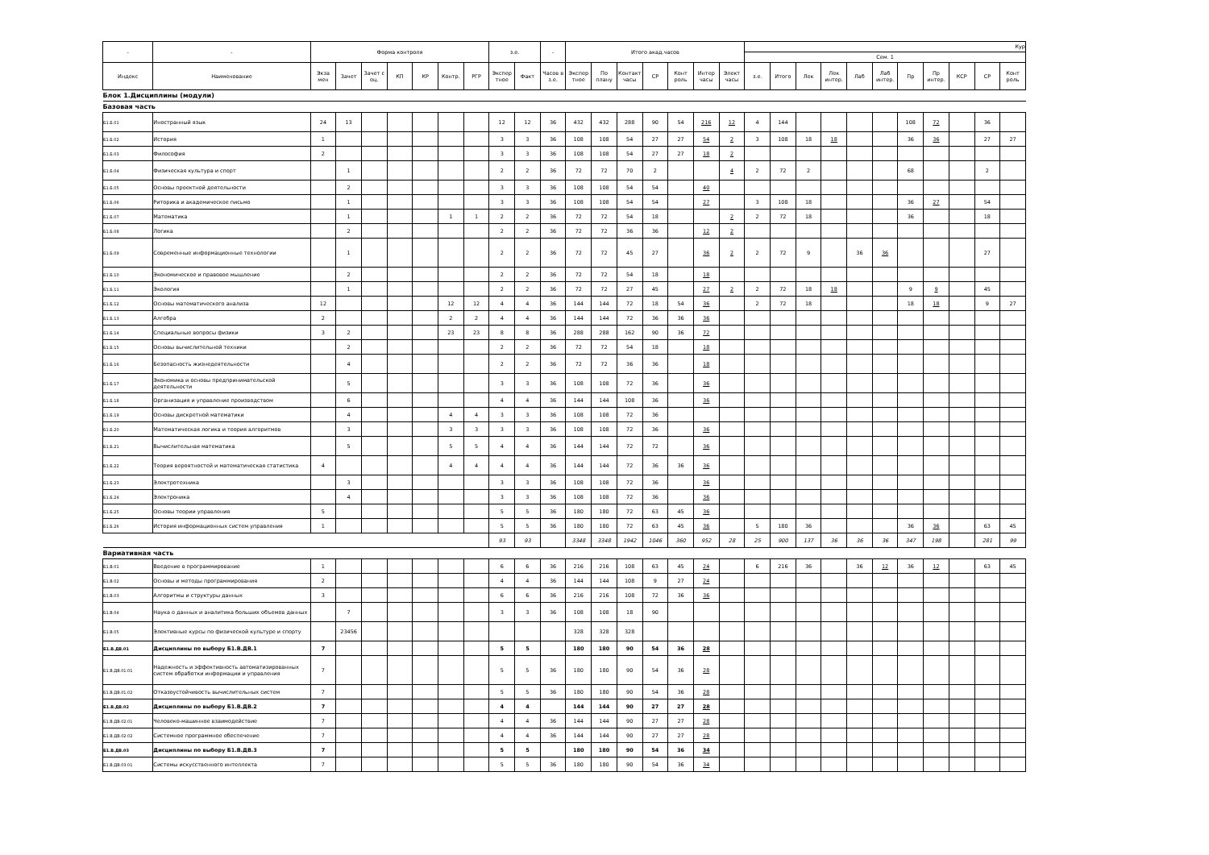| - | - | Форма контроля | | | | | | | з.е. | | - | Итого акад.часов | | | | | | | Кур | | | | | | | | | | |
| --- | --- | --- | --- | --- | --- | --- | --- | --- | --- | --- | --- | --- | --- | --- | --- | --- | --- | --- | --- | --- | --- | --- | --- | --- | --- | --- | --- | --- | --- |
| | | | | | | | | | | | | | | | | | | | Сем. 1 | | | | | | | | | | |
| Индекс | Наименование | Экза мен | Зачет | Зачет с оц. | КП | КР | Контр. | РГР | Экспер тное | Факт | Часов в з.е. | Экспер тное | По плану | Контакт часы | СР | Конт роль | Интер часы | Элект часы | з.е. | Итого | Лек | Лек интер. | Лаб | Лаб интер. | Пр | Пр интер. | КСР | СР | Конт роль |
| Блок 1.Дисциплины (модули) | | | | | | | | | | | | | | | | | | | | | | | | | | | | | |
| Базовая часть | | | | | | | | | | | | | | | | | | | | | | | | | | | | | |
| Б1.Б.01 | Иностранный язык | 24 | 13 | | | | | | 12 | 12 | 36 | 432 | 432 | 288 | 90 | 54 | 216 | 12 | 4 | 144 | | | | | 108 | 72 | | 36 | |
| Б1.Б.02 | История | 1 | | | | | | | 3 | 3 | 36 | 108 | 108 | 54 | 27 | 27 | 54 | 2 | 3 | 108 | 18 | 18 | | | 36 | 36 | | 27 | 27 |
| Б1.Б.03 | Философия | 2 | | | | | | | 3 | 3 | 36 | 108 | 108 | 54 | 27 | 27 | 18 | 2 | | | | | | | | | | | |
| Б1.Б.04 | Физическая культура и спорт | | 1 | | | | | | 2 | 2 | 36 | 72 | 72 | 70 | 2 | | | 4 | 2 | 72 | 2 | | | | 68 | | | 2 | |
| Б1.Б.05 | Основы проектной деятельности | | 2 | | | | | | 3 | 3 | 36 | 108 | 108 | 54 | 54 | | 40 | | | | | | | | | | | | |
| Б1.Б.06 | Риторика и академическое письмо | | 1 | | | | | | 3 | 3 | 36 | 108 | 108 | 54 | 54 | | 27 | | 3 | 108 | 18 | | | | 36 | 27 | | 54 | |
| Б1.Б.07 | Математика | | 1 | | | | 1 | 1 | 2 | 2 | 36 | 72 | 72 | 54 | 18 | | | 2 | 2 | 72 | 18 | | | | 36 | | | 18 | |
| Б1.Б.08 | Логика | | 2 | | | | | | 2 | 2 | 36 | 72 | 72 | 36 | 36 | | 12 | 2 | | | | | | | | | | | |
| Б1.Б.09 | Современные информационные технологии | | 1 | | | | | | 2 | 2 | 36 | 72 | 72 | 45 | 27 | | 36 | 2 | 2 | 72 | 9 | | 36 | 36 | | | | 27 | |
| Б1.Б.10 | Экономическое и правовое мышление | | 2 | | | | | | 2 | 2 | 36 | 72 | 72 | 54 | 18 | | 18 | | | | | | | | | | | | |
| Б1.Б.11 | Экология | | 1 | | | | | | 2 | 2 | 36 | 72 | 72 | 27 | 45 | | 27 | 2 | 2 | 72 | 18 | 18 | | | 9 | 9 | | 45 | |
| Б1.Б.12 | Основы математического анализа | 12 | | | | | 12 | 12 | 4 | 4 | 36 | 144 | 144 | 72 | 18 | 54 | 36 | | 2 | 72 | 18 | | | | 18 | 18 | | 9 | 27 |
| Б1.Б.13 | Алгебра | 2 | | | | | 2 | 2 | 4 | 4 | 36 | 144 | 144 | 72 | 36 | 36 | 36 | | | | | | | | | | | | |
| Б1.Б.14 | Специальные вопросы физики | 3 | 2 | | | | 23 | 23 | 8 | 8 | 36 | 288 | 288 | 162 | 90 | 36 | 72 | | | | | | | | | | | | |
| Б1.Б.15 | Основы вычислительной техники | | 2 | | | | | | 2 | 2 | 36 | 72 | 72 | 54 | 18 | | 18 | | | | | | | | | | | | |
| Б1.Б.16 | Безопасность жизнедеятельности | | 4 | | | | | | 2 | 2 | 36 | 72 | 72 | 36 | 36 | | 18 | | | | | | | | | | | | |
| Б1.Б.17 | Экономика и основы предпринимательской деятельности | | 5 | | | | | | 3 | 3 | 36 | 108 | 108 | 72 | 36 | | 36 | | | | | | | | | | | | |
| Б1.Б.18 | Организация и управление производством | | 6 | | | | | | 4 | 4 | 36 | 144 | 144 | 108 | 36 | | 36 | | | | | | | | | | | | |
| Б1.Б.19 | Основы дискретной математики | | 4 | | | | 4 | 4 | 3 | 3 | 36 | 108 | 108 | 72 | 36 | | | | | | | | | | | | | | |
| Б1.Б.20 | Математическая логика и теория алгоритмов | | 3 | | | | 3 | 3 | 3 | 3 | 36 | 108 | 108 | 72 | 36 | | 36 | | | | | | | | | | | | |
| Б1.Б.21 | Вычислительная математика | | 5 | | | | 5 | 5 | 4 | 4 | 36 | 144 | 144 | 72 | 72 | | 36 | | | | | | | | | | | | |
| Б1.Б.22 | Теория вероятностей и математическая статистика | 4 | | | | | 4 | 4 | 4 | 4 | 36 | 144 | 144 | 72 | 36 | 36 | 36 | | | | | | | | | | | | |
| Б1.Б.23 | Электротехника | | 3 | | | | | | 3 | 3 | 36 | 108 | 108 | 72 | 36 | | 36 | | | | | | | | | | | | |
| Б1.Б.24 | Электроника | | 4 | | | | | | 3 | 3 | 36 | 108 | 108 | 72 | 36 | | 36 | | | | | | | | | | | | |
| Б1.Б.25 | Основы теории управления | 5 | | | | | | | 5 | 5 | 36 | 180 | 180 | 72 | 63 | 45 | 36 | | | | | | | | | | | | |
| Б1.Б.26 | История информационных систем управления | 1 | | | | | | | 5 | 5 | 36 | 180 | 180 | 72 | 63 | 45 | 36 | | 5 | 180 | 36 | | | | 36 | 36 | | 63 | 45 |
| | | | | | | | | | 93 | 93 | | 3348 | 3348 | 1942 | 1046 | 360 | 952 | 28 | 25 | 900 | 137 | 36 | 36 | 36 | 347 | 198 | | 281 | 99 |
| Вариативная часть | | | | | | | | | | | | | | | | | | | | | | | | | | | | | |
| Б1.В.01 | Введение в программирование | 1 | | | | | | | 6 | 6 | 36 | 216 | 216 | 108 | 63 | 45 | 24 | | 6 | 216 | 36 | | 36 | 12 | 36 | 12 | | 63 | 45 |
| Б1.В.02 | Основы и методы программирования | 2 | | | | | | | 4 | 4 | 36 | 144 | 144 | 108 | 9 | 27 | 24 | | | | | | | | | | | | |
| Б1.В.03 | Алгоритмы и структуры данных | 3 | | | | | | | 6 | 6 | 36 | 216 | 216 | 108 | 72 | 36 | 36 | | | | | | | | | | | | |
| Б1.В.04 | Наука о данных и аналитика больших объемов данных | | 7 | | | | | | 3 | 3 | 36 | 108 | 108 | 18 | 90 | | | | | | | | | | | | | | |
| Б1.В.05 | Элективные курсы по физической культуре и спорту | | 23456 | | | | | | | | | 328 | 328 | 328 | | | | | | | | | | | | | | | |
| Б1.В.ДВ.01 | Дисциплины по выбору Б1.В.ДВ.1 | 7 | | | | | | | 5 | 5 | | 180 | 180 | 90 | 54 | 36 | 28 | | | | | | | | | | | | |
| Б1.В.ДВ.01.01 | Надежность и эффективность автоматизированных систем обработки информации и управления | 7 | | | | | | | 5 | 5 | 36 | 180 | 180 | 90 | 54 | 36 | 28 | | | | | | | | | | | | |
| Б1.В.ДВ.01.02 | Отказоустойчивость вычислительных систем | 7 | | | | | | | 5 | 5 | 36 | 180 | 180 | 90 | 54 | 36 | 28 | | | | | | | | | | | | |
| Б1.В.ДВ.02 | Дисциплины по выбору Б1.В.ДВ.2 | 7 | | | | | | | 4 | 4 | | 144 | 144 | 90 | 27 | 27 | 28 | | | | | | | | | | | | |
| Б1.В.ДВ.02.01 | Человеко-машинное взаимодействие | 7 | | | | | | | 4 | 4 | 36 | 144 | 144 | 90 | 27 | 27 | 28 | | | | | | | | | | | | |
| Б1.В.ДВ.02.02 | Системное программное обеспечение | 7 | | | | | | | 4 | 4 | 36 | 144 | 144 | 90 | 27 | 27 | 28 | | | | | | | | | | | | |
| Б1.В.ДВ.03 | Дисциплины по выбору Б1.В.ДВ.3 | 7 | | | | | | | 5 | 5 | | 180 | 180 | 90 | 54 | 36 | 34 | | | | | | | | | | | | |
| Б1.В.ДВ.03.01 | Системы искусственного интеллекта | 7 | | | | | | | 5 | 5 | 36 | 180 | 180 | 90 | 54 | 36 | 34 | | | | | | | | | | | | |